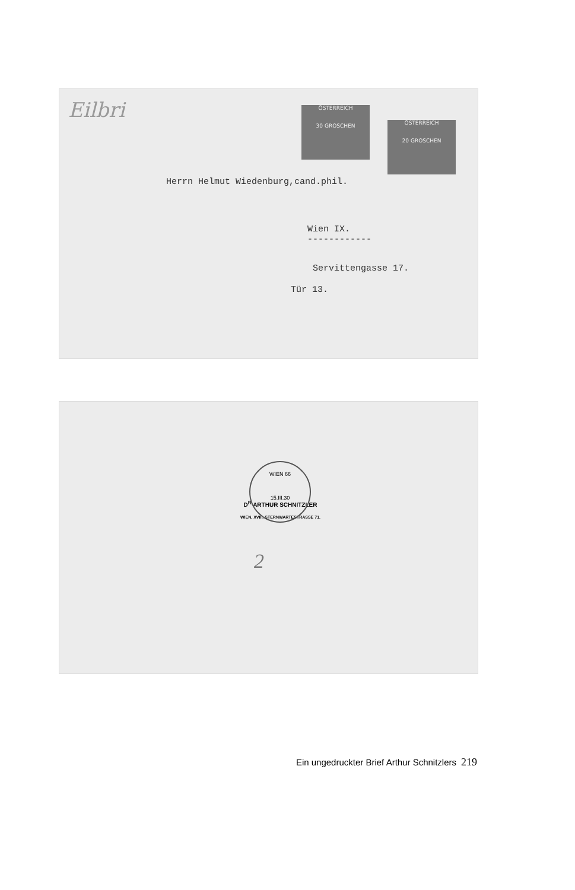Eilbri
ÖSTERREICH
30 GROSCHEN
ÖSTERREICH
20 GROSCHEN
Herrn Helmut Wiedenburg,cand.phil.
Wien IX.
------------
Servittengasse 17.
Tür 13.
D<sup>R</sup> ARTHUR SCHNITZLER
WIEN, XVIII. STERNWARTESTRASSE 71.
WIEN 66
15.III.30
2
Ein ungedruckter Brief Arthur Schnitzlers 219